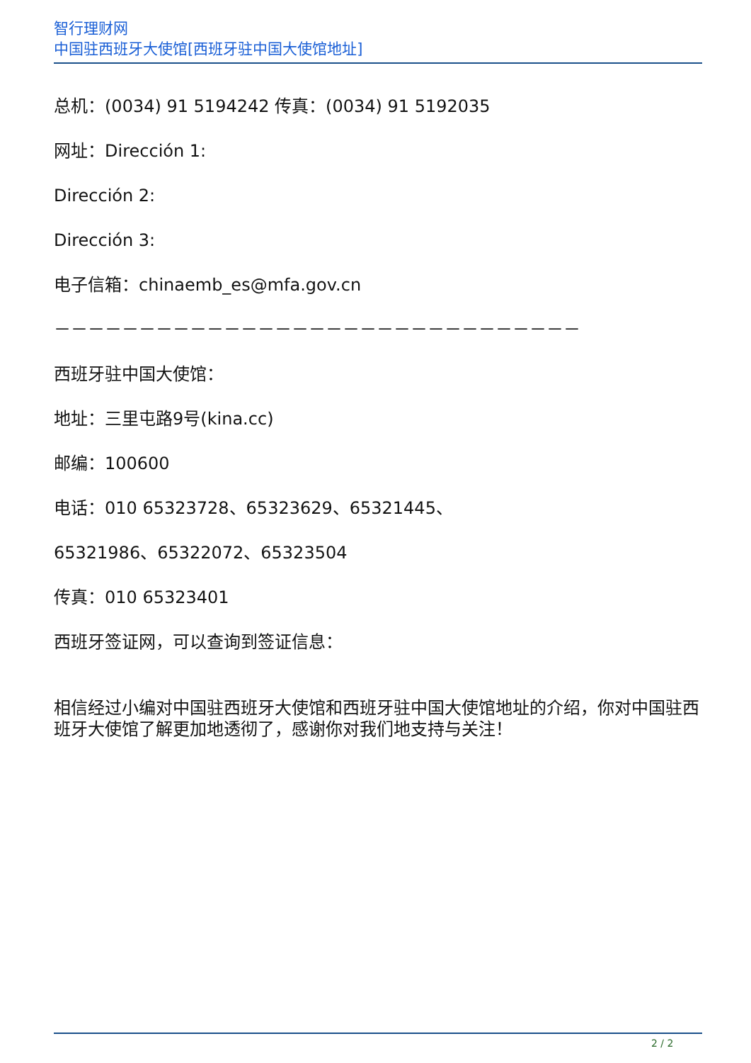智行理财网
中国驻西班牙大使馆[西班牙驻中国大使馆地址]
总机：(0034) 91 5194242 传真：(0034) 91 5192035
网址：Dirección 1:
Dirección 2:
Dirección 3:
电子信箱：chinaemb_es@mfa.gov.cn
－－－－－－－－－－－－－－－－－－－－－－－－－－－－－－－
西班牙驻中国大使馆：
地址：三里屯路9号(kina.cc)
邮编：100600
电话：010 65323728、65323629、65321445、
65321986、65322072、65323504
传真：010 65323401
西班牙签证网，可以查询到签证信息：
相信经过小编对中国驻西班牙大使馆和西班牙驻中国大使馆地址的介绍，你对中国驻西班牙大使馆了解更加地透彻了，感谢你对我们地支持与关注！
2 / 2